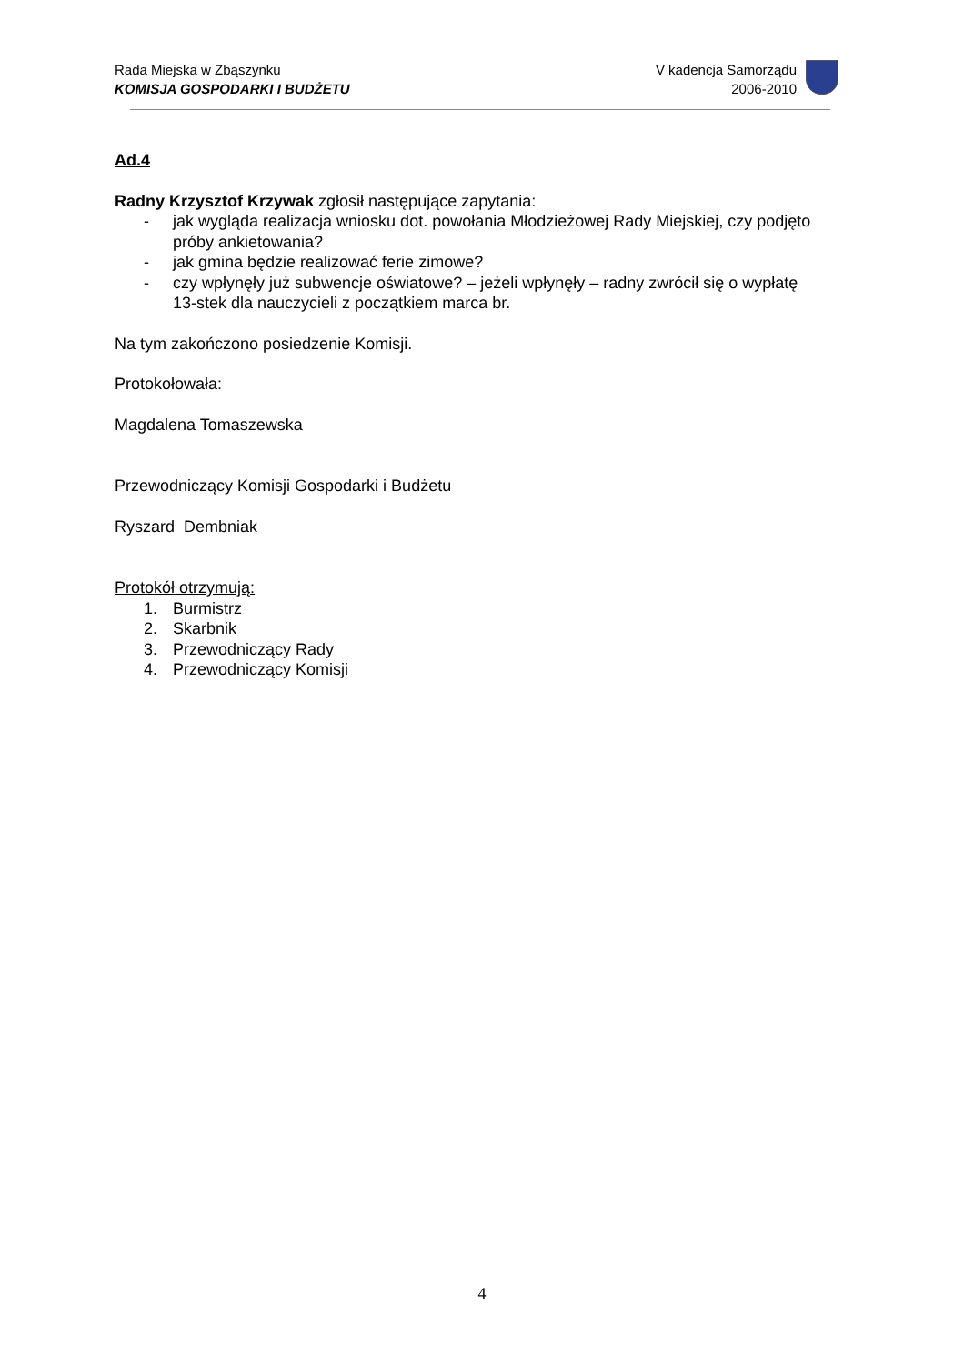Rada Miejska w Zbąszynku
KOMISJA GOSPODARKI I BUDŻETU
V kadencja Samorządu
2006-2010
Ad.4
Radny Krzysztof Krzywak zgłosił następujące zapytania:
- jak wygląda realizacja wniosku dot. powołania Młodzieżowej Rady Miejskiej, czy podjęto próby ankietowania?
- jak gmina będzie realizować ferie zimowe?
- czy wpłynęły już subwencje oświatowe? – jeżeli wpłynęły – radny zwrócił się o wypłatę 13-stek dla nauczycieli z początkiem marca br.
Na tym zakończono posiedzenie Komisji.
Protokołowała:
Magdalena Tomaszewska
Przewodniczący Komisji Gospodarki i Budżetu
Ryszard Dembniak
Protokół otrzymują:
1. Burmistrz
2. Skarbnik
3. Przewodniczący Rady
4. Przewodniczący Komisji
4